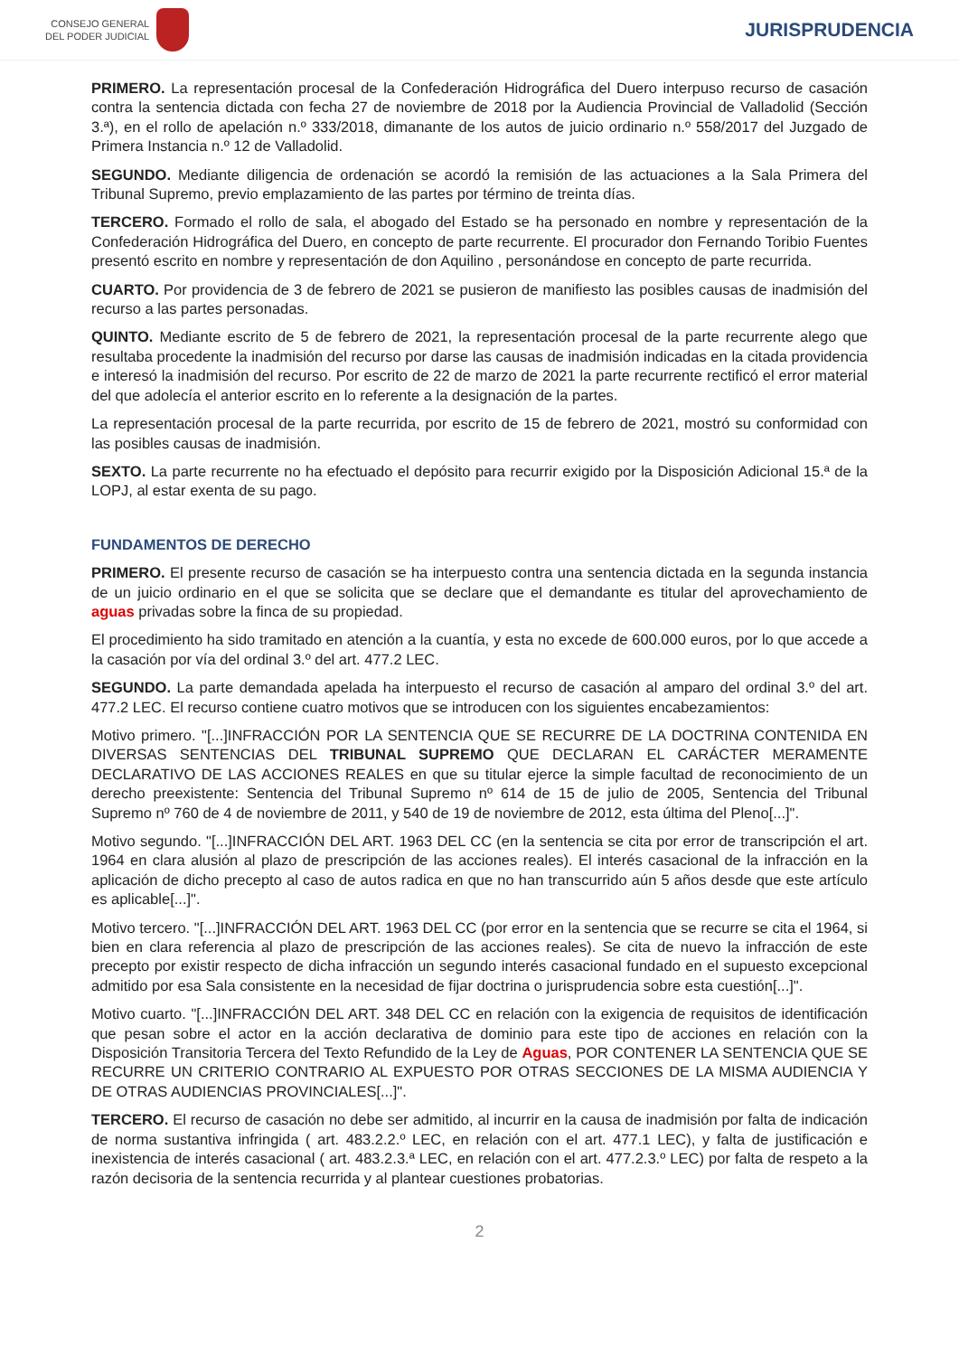CONSEJO GENERAL
DEL PODER JUDICIAL
JURISPRUDENCIA
PRIMERO. La representación procesal de la Confederación Hidrográfica del Duero interpuso recurso de casación contra la sentencia dictada con fecha 27 de noviembre de 2018 por la Audiencia Provincial de Valladolid (Sección 3.ª), en el rollo de apelación n.º 333/2018, dimanante de los autos de juicio ordinario n.º 558/2017 del Juzgado de Primera Instancia n.º 12 de Valladolid.
SEGUNDO. Mediante diligencia de ordenación se acordó la remisión de las actuaciones a la Sala Primera del Tribunal Supremo, previo emplazamiento de las partes por término de treinta días.
TERCERO. Formado el rollo de sala, el abogado del Estado se ha personado en nombre y representación de la Confederación Hidrográfica del Duero, en concepto de parte recurrente. El procurador don Fernando Toribio Fuentes presentó escrito en nombre y representación de don Aquilino , personándose en concepto de parte recurrida.
CUARTO. Por providencia de 3 de febrero de 2021 se pusieron de manifiesto las posibles causas de inadmisión del recurso a las partes personadas.
QUINTO. Mediante escrito de 5 de febrero de 2021, la representación procesal de la parte recurrente alego que resultaba procedente la inadmisión del recurso por darse las causas de inadmisión indicadas en la citada providencia e interesó la inadmisión del recurso. Por escrito de 22 de marzo de 2021 la parte recurrente rectificó el error material del que adolecía el anterior escrito en lo referente a la designación de la partes.
La representación procesal de la parte recurrida, por escrito de 15 de febrero de 2021, mostró su conformidad con las posibles causas de inadmisión.
SEXTO. La parte recurrente no ha efectuado el depósito para recurrir exigido por la Disposición Adicional 15.ª de la LOPJ, al estar exenta de su pago.
FUNDAMENTOS DE DERECHO
PRIMERO. El presente recurso de casación se ha interpuesto contra una sentencia dictada en la segunda instancia de un juicio ordinario en el que se solicita que se declare que el demandante es titular del aprovechamiento de aguas privadas sobre la finca de su propiedad.
El procedimiento ha sido tramitado en atención a la cuantía, y esta no excede de 600.000 euros, por lo que accede a la casación por vía del ordinal 3.º del art. 477.2 LEC.
SEGUNDO. La parte demandada apelada ha interpuesto el recurso de casación al amparo del ordinal 3.º del art. 477.2 LEC. El recurso contiene cuatro motivos que se introducen con los siguientes encabezamientos:
Motivo primero. "[...]INFRACCIÓN POR LA SENTENCIA QUE SE RECURRE DE LA DOCTRINA CONTENIDA EN DIVERSAS SENTENCIAS DEL TRIBUNAL SUPREMO QUE DECLARAN EL CARÁCTER MERAMENTE DECLARATIVO DE LAS ACCIONES REALES en que su titular ejerce la simple facultad de reconocimiento de un derecho preexistente: Sentencia del Tribunal Supremo nº 614 de 15 de julio de 2005, Sentencia del Tribunal Supremo nº 760 de 4 de noviembre de 2011, y 540 de 19 de noviembre de 2012, esta última del Pleno[...]".
Motivo segundo. "[...]INFRACCIÓN DEL ART. 1963 DEL CC (en la sentencia se cita por error de transcripción el art. 1964 en clara alusión al plazo de prescripción de las acciones reales). El interés casacional de la infracción en la aplicación de dicho precepto al caso de autos radica en que no han transcurrido aún 5 años desde que este artículo es aplicable[...]".
Motivo tercero. "[...]INFRACCIÓN DEL ART. 1963 DEL CC (por error en la sentencia que se recurre se cita el 1964, si bien en clara referencia al plazo de prescripción de las acciones reales). Se cita de nuevo la infracción de este precepto por existir respecto de dicha infracción un segundo interés casacional fundado en el supuesto excepcional admitido por esa Sala consistente en la necesidad de fijar doctrina o jurisprudencia sobre esta cuestión[...]".
Motivo cuarto. "[...]INFRACCIÓN DEL ART. 348 DEL CC en relación con la exigencia de requisitos de identificación que pesan sobre el actor en la acción declarativa de dominio para este tipo de acciones en relación con la Disposición Transitoria Tercera del Texto Refundido de la Ley de Aguas, POR CONTENER LA SENTENCIA QUE SE RECURRE UN CRITERIO CONTRARIO AL EXPUESTO POR OTRAS SECCIONES DE LA MISMA AUDIENCIA Y DE OTRAS AUDIENCIAS PROVINCIALES[...]".
TERCERO. El recurso de casación no debe ser admitido, al incurrir en la causa de inadmisión por falta de indicación de norma sustantiva infringida ( art. 483.2.2.º LEC, en relación con el art. 477.1 LEC), y falta de justificación e inexistencia de interés casacional ( art. 483.2.3.ª LEC, en relación con el art. 477.2.3.º LEC) por falta de respeto a la razón decisoria de la sentencia recurrida y al plantear cuestiones probatorias.
2